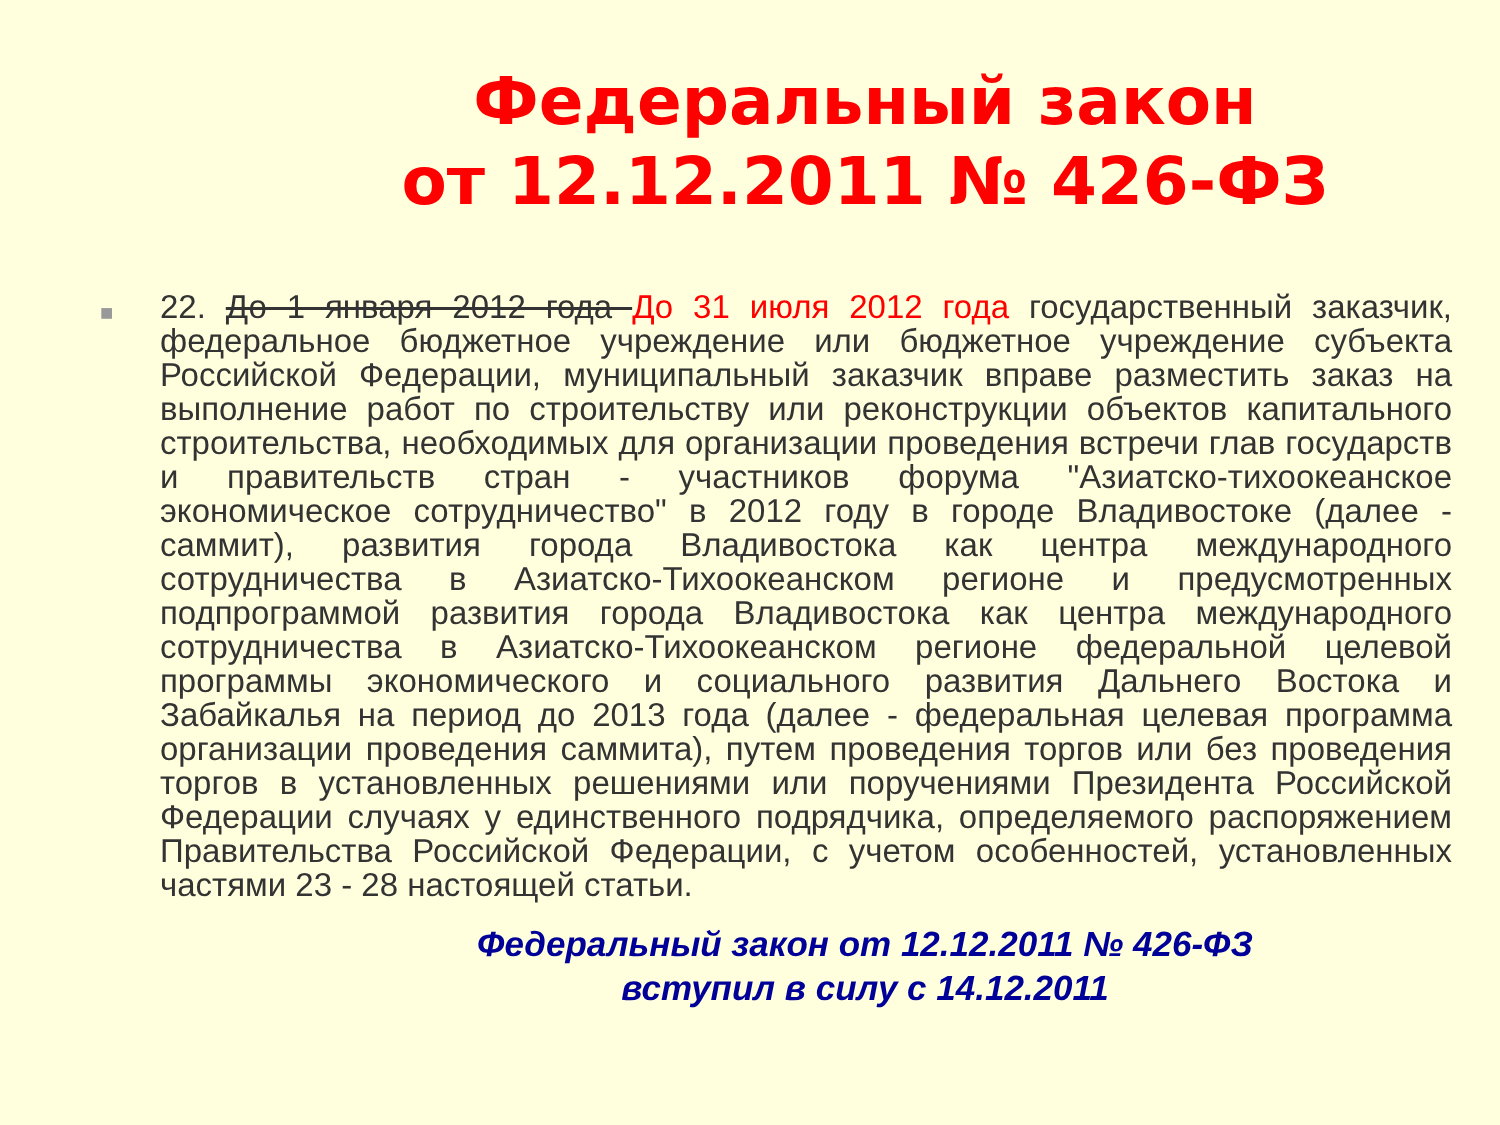Федеральный закон
от 12.12.2011 № 426-ФЗ
■
22. До 1 января 2012 года До 31 июля 2012 года государственный заказчик, федеральное бюджетное учреждение или бюджетное учреждение субъекта Российской Федерации, муниципальный заказчик вправе разместить заказ на выполнение работ по строительству или реконструкции объектов капитального строительства, необходимых для организации проведения встречи глав государств и правительств стран - участников форума "Азиатско-тихоокеанское экономическое сотрудничество" в 2012 году в городе Владивостоке (далее - саммит), развития города Владивостока как центра международного сотрудничества в Азиатско-Тихоокеанском регионе и предусмотренных подпрограммой развития города Владивостока как центра международного сотрудничества в Азиатско-Тихоокеанском регионе федеральной целевой программы экономического и социального развития Дальнего Востока и Забайкалья на период до 2013 года (далее - федеральная целевая программа организации проведения саммита), путем проведения торгов или без проведения торгов в установленных решениями или поручениями Президента Российской Федерации случаях у единственного подрядчика, определяемого распоряжением Правительства Российской Федерации, с учетом особенностей, установленных частями 23 - 28 настоящей статьи.
Федеральный закон от 12.12.2011 № 426-ФЗ
вступил в силу с 14.12.2011